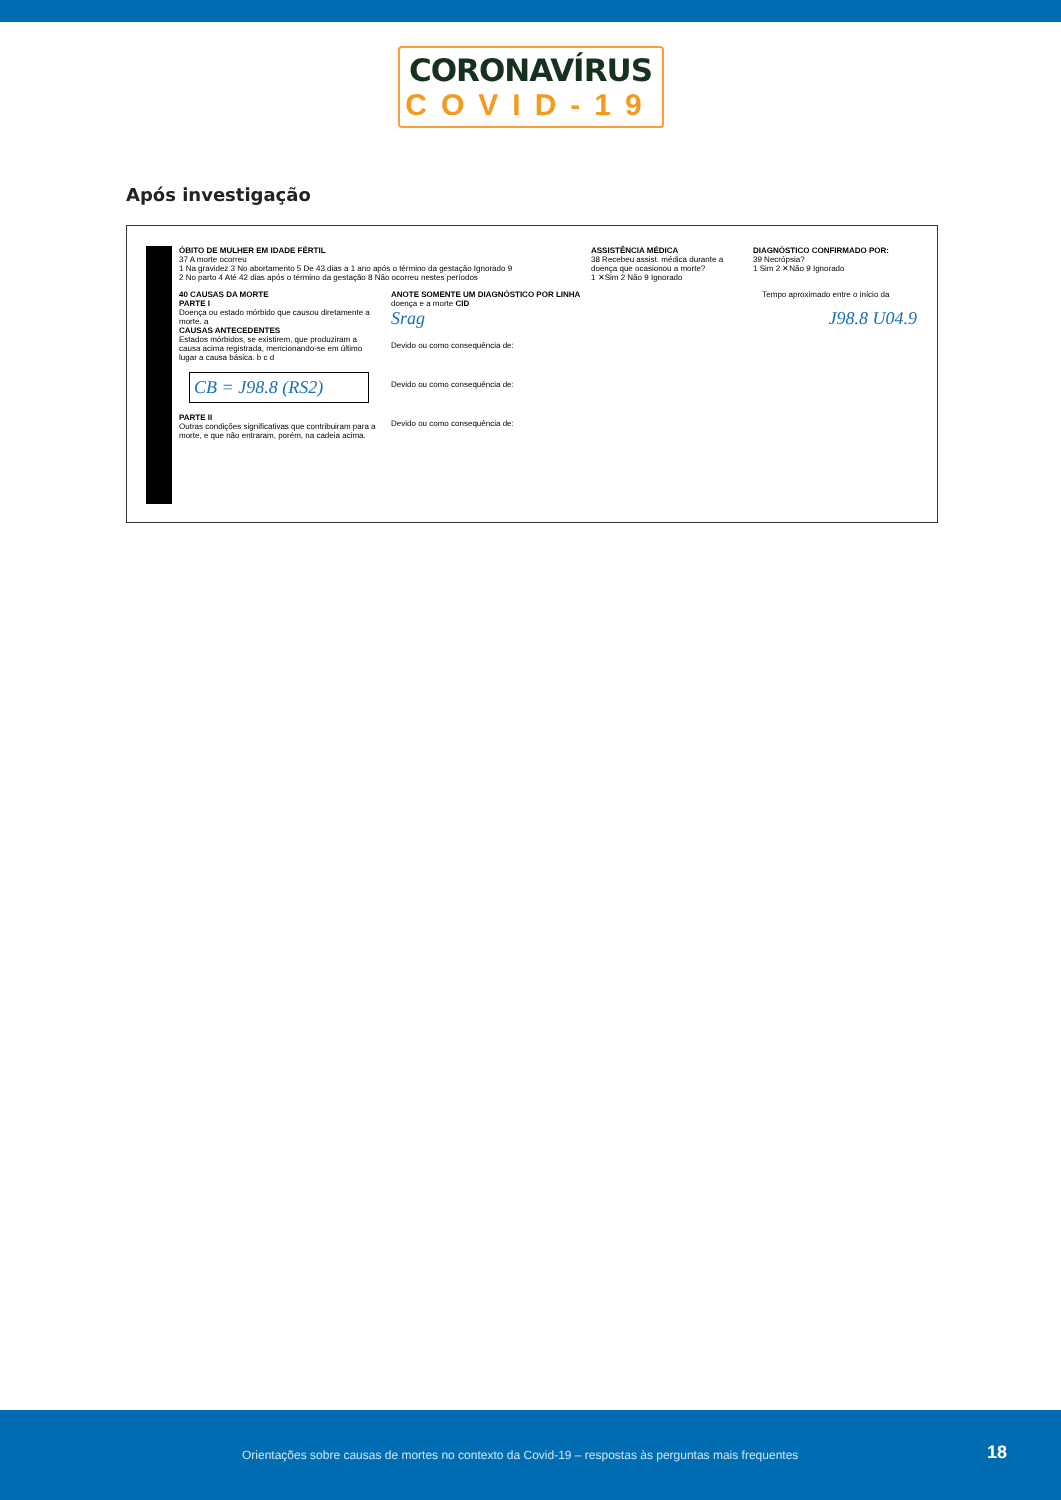CORONAVÍRUS
COVID-19
Após investigação
ÓBITO DE MULHER EM IDADE FÉRTIL
37 A morte ocorreu
1 Na gravidez 3 No abortamento 5 De 43 dias a 1 ano após o término da gestação Ignorado 9
2 No parto 4 Até 42 dias após o término da gestação 8 Não ocorreu nestes períodos
ASSISTÊNCIA MÉDICA
38 Recebeu assist. médica durante a doença que ocasionou a morte?
1 ✕Sim 2 Não 9 Ignorado
DIAGNÓSTICO CONFIRMADO POR:
39 Necrópsia?
1 Sim 2 ✕Não 9 Ignorado
40 CAUSAS DA MORTE
PARTE I
Doença ou estado mórbido que causou diretamente a morte. a
CAUSAS ANTECEDENTES
Estados mórbidos, se existirem, que produziram a causa acima registrada, mencionando-se em último lugar a causa básica. b c d
CB = J98.8 (RS2)
PARTE II
Outras condições significativas que contribuiram para a morte, e que não entraram, porém, na cadeia acima.
ANOTE SOMENTE UM DIAGNÓSTICO POR LINHA Tempo aproximado entre o início da doença e a morte CID
Srag J98.8 U04.9
Devido ou como consequência de:
Devido ou como consequência de:
Devido ou como consequência de:
Orientações sobre causas de mortes no contexto da Covid-19 – respostas às perguntas mais frequentes 18